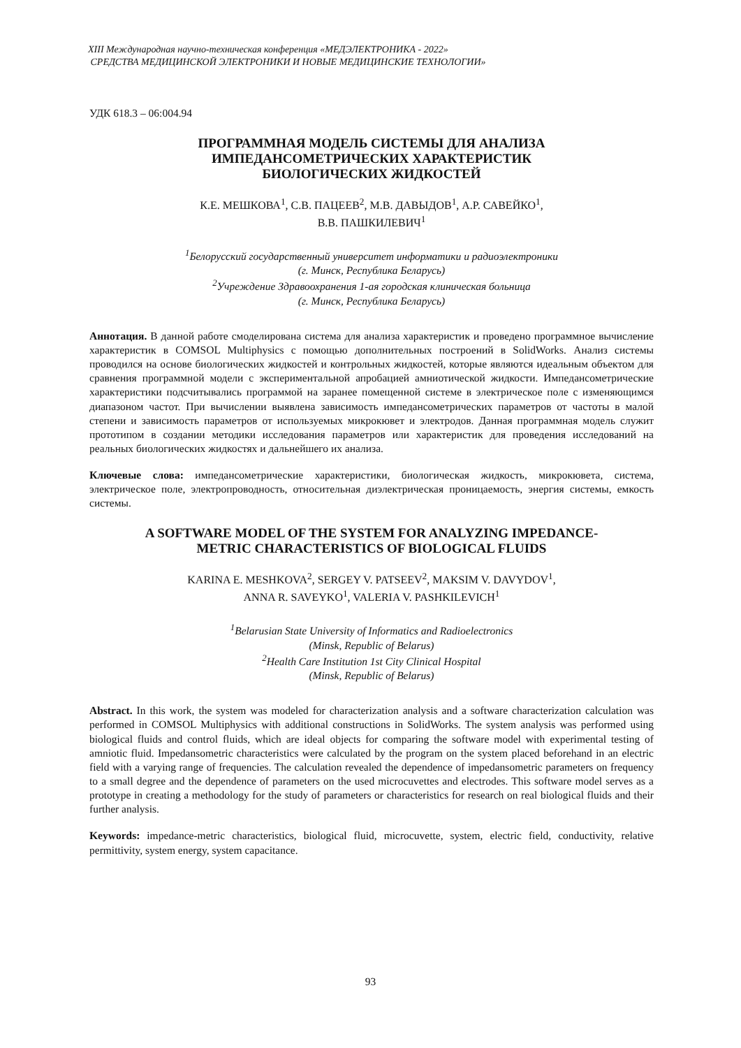XIII Международная научно-техническая конференция «МЕДЭЛЕКТРОНИКА - 2022»
СРЕДСТВА МЕДИЦИНСКОЙ ЭЛЕКТРОНИКИ И НОВЫЕ МЕДИЦИНСКИЕ ТЕХНОЛОГИИ»
УДК 618.3 – 06:004.94
ПРОГРАММНАЯ МОДЕЛЬ СИСТЕМЫ ДЛЯ АНАЛИЗА
ИМПЕДАНСОМЕТРИЧЕСКИХ ХАРАКТЕРИСТИК
БИОЛОГИЧЕСКИХ ЖИДКОСТЕЙ
К.Е. МЕШКОВА<sup>1</sup>, С.В. ПАЦЕЕВ<sup>2</sup>, М.В. ДАВЫДОВ<sup>1</sup>, А.Р. САВЕЙКО<sup>1</sup>,
В.В. ПАШКИЛЕВИЧ<sup>1</sup>
<sup>1</sup> Белорусский государственный университет информатики и радиоэлектроники
(г. Минск, Республика Беларусь)
<sup>2</sup> Учреждение Здравоохранения 1-ая городская клиническая больница
(г. Минск, Республика Беларусь)
Аннотация. В данной работе смоделирована система для анализа характеристик и проведено программное вычисление характеристик в COMSOL Multiphysics с помощью дополнительных построений в SolidWorks. Анализ системы проводился на основе биологических жидкостей и контрольных жидкостей, которые являются идеальным объектом для сравнения программной модели с экспериментальной апробацией амниотической жидкости. Импедансометрические характеристики подсчитывались программой на заранее помещенной системе в электрическое поле с изменяющимся диапазоном частот. При вычислении выявлена зависимость импедансометрических параметров от частоты в малой степени и зависимость параметров от используемых микрокювет и электродов. Данная программная модель служит прототипом в создании методики исследования параметров или характеристик для проведения исследований на реальных биологических жидкостях и дальнейшего их анализа.
Ключевые слова: импедансометрические характеристики, биологическая жидкость, микрокювета, система, электрическое поле, электропроводность, относительная диэлектрическая проницаемость, энергия системы, емкость системы.
A SOFTWARE MODEL OF THE SYSTEM FOR ANALYZING IMPEDANCE-
METRIC CHARACTERISTICS OF BIOLOGICAL FLUIDS
KARINA E. MESHKOVA<sup>2</sup>, SERGEY V. PATSEEV<sup>2</sup>, MAKSIM V. DAVYDOV<sup>1</sup>,
ANNA R. SAVEYKO<sup>1</sup>, VALERIA V. PASHKILEVICH<sup>1</sup>
<sup>1</sup> Belarusian State University of Informatics and Radioelectronics
(Minsk, Republic of Belarus)
<sup>2</sup> Health Care Institution 1st City Clinical Hospital
(Minsk, Republic of Belarus)
Abstract. In this work, the system was modeled for characterization analysis and a software characterization calculation was performed in COMSOL Multiphysics with additional constructions in SolidWorks. The system analysis was performed using biological fluids and control fluids, which are ideal objects for comparing the software model with experimental testing of amniotic fluid. Impedansometric characteristics were calculated by the program on the system placed beforehand in an electric field with a varying range of frequencies. The calculation revealed the dependence of impedansometric parameters on frequency to a small degree and the dependence of parameters on the used microcuvettes and electrodes. This software model serves as a prototype in creating a methodology for the study of parameters or characteristics for research on real biological fluids and their further analysis.
Keywords: impedance-metric characteristics, biological fluid, microcuvette, system, electric field, conductivity, relative permittivity, system energy, system capacitance.
93